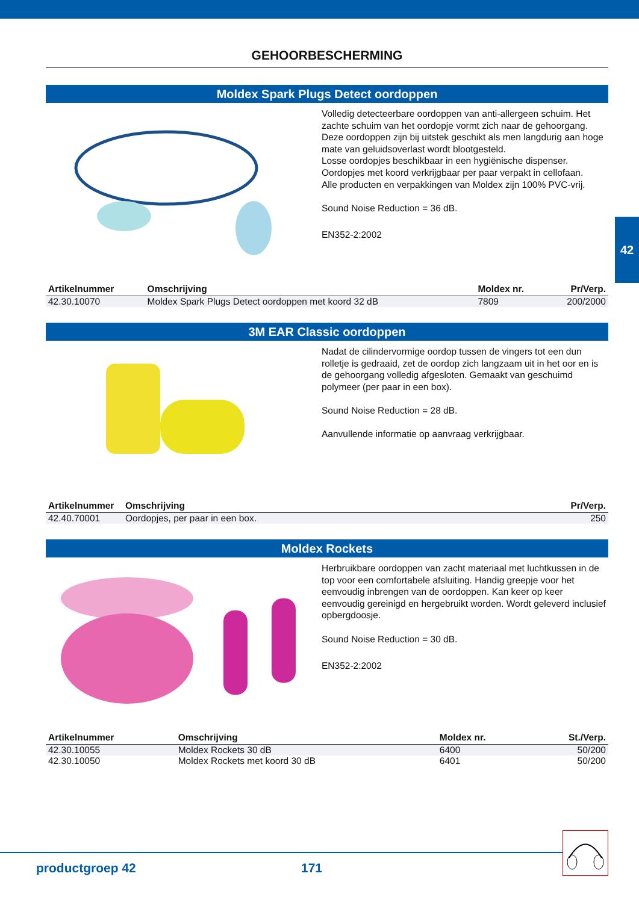42
GEHOORBESCHERMING
Moldex Spark Plugs Detect oordoppen
Volledig detecteerbare oordoppen van anti-allergeen schuim. Het zachte schuim van het oordopje vormt zich naar de gehoorgang. Deze oordoppen zijn bij uitstek geschikt als men langdurig aan hoge mate van geluidsoverlast wordt blootgesteld.
Losse oordopjes beschikbaar in een hygiënische dispenser.
Oordopjes met koord verkrijgbaar per paar verpakt in cellofaan.
Alle producten en verpakkingen van Moldex zijn 100% PVC-vrij.
Sound Noise Reduction = 36 dB.
EN352-2:2002
| Artikelnummer | Omschrijving | Moldex nr. | Pr/Verp. |
| --- | --- | --- | --- |
| 42.30.10070 | Moldex Spark Plugs Detect oordoppen met koord 32 dB | 7809 | 200/2000 |
3M EAR Classic oordoppen
Nadat de cilindervormige oordop tussen de vingers tot een dun rolletje is gedraaid, zet de oordop zich langzaam uit in het oor en is de gehoorgang volledig afgesloten. Gemaakt van geschuimd polymeer (per paar in een box).
Sound Noise Reduction = 28 dB.
Aanvullende informatie op aanvraag verkrijgbaar.
| Artikelnummer | Omschrijving | Pr/Verp. |
| --- | --- | --- |
| 42.40.70001 | Oordopjes, per paar in een box. | 250 |
Moldex Rockets
Herbruikbare oordoppen van zacht materiaal met luchtkussen in de top voor een comfortabele afsluiting. Handig greepje voor het eenvoudig inbrengen van de oordoppen. Kan keer op keer eenvoudig gereinigd en hergebruikt worden. Wordt geleverd inclusief opbergdoosje.
Sound Noise Reduction = 30 dB.
EN352-2:2002
| Artikelnummer | Omschrijving | Moldex nr. | St./Verp. |
| --- | --- | --- | --- |
| 42.30.10055 | Moldex Rockets 30 dB | 6400 | 50/200 |
| 42.30.10050 | Moldex Rockets met koord 30 dB | 6401 | 50/200 |
productgroep 42 171